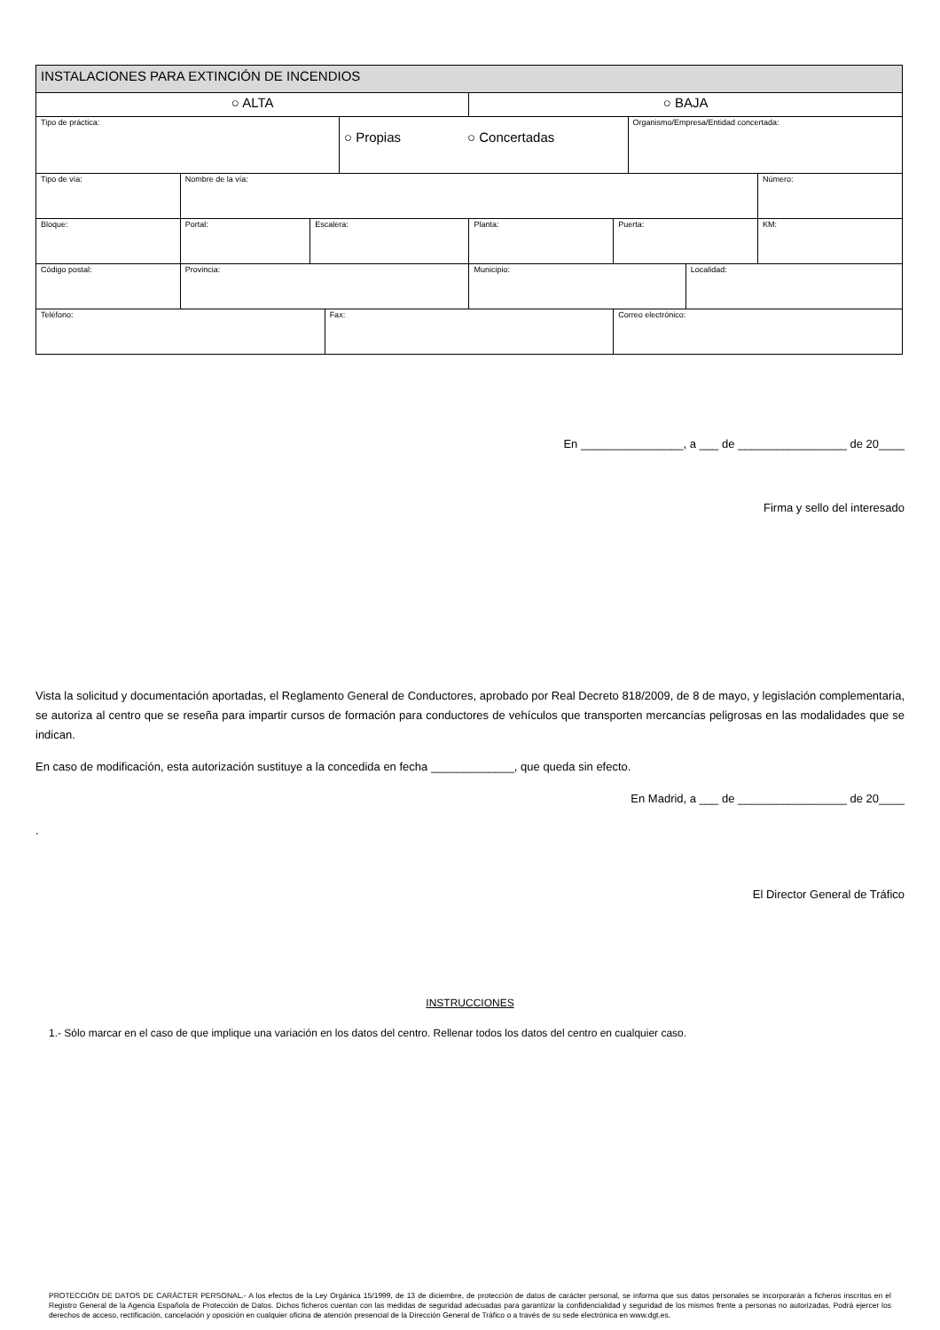| INSTALACIONES PARA EXTINCIÓN DE INCENDIOS | | | | | | | | | |
| ○ ALTA | | | | | ○ BAJA | | | | |
| Tipo de práctica: | | | | ○ Propias ○ Concertadas | | | Organismo/Empresa/Entidad concertada: | | |
| Tipo de vía: | Nombre de la vía: | | | | | | | | Número: |
| Bloque: | Portal: | Escalera: | | | Planta: | Puerta: | | | KM: |
| Código postal: | Provincia: | | | | Municipio: | | | Localidad: | |
| Teléfono: | | | Fax: | | | Correo electrónico: | | | |
En ________________, a ___ de _________________ de 20____
Firma y sello del interesado
Vista la solicitud y documentación aportadas, el Reglamento General de Conductores, aprobado por Real Decreto 818/2009, de 8 de mayo, y legislación complementaria, se autoriza al centro que se reseña para impartir cursos de formación para conductores de vehículos que transporten mercancías peligrosas en las modalidades que se indican.
En caso de modificación, esta autorización sustituye a la concedida en fecha _____________, que queda sin efecto.
En Madrid, a ___ de _________________ de 20____
.
El Director General de Tráfico
INSTRUCCIONES
1.- Sólo marcar en el caso de que implique una variación en los datos del centro. Rellenar todos los datos del centro en cualquier caso.
PROTECCIÓN DE DATOS DE CARÁCTER PERSONAL.- A los efectos de la Ley Orgánica 15/1999, de 13 de diciembre, de protección de datos de carácter personal, se informa que sus datos personales se incorporarán a ficheros inscritos en el Registro General de la Agencia Española de Protección de Datos. Dichos ficheros cuentan con las medidas de seguridad adecuadas para garantizar la confidencialidad y seguridad de los mismos frente a personas no autorizadas. Podrá ejercer los derechos de acceso, rectificación, cancelación y oposición en cualquier oficina de atención presencial de la Dirección General de Tráfico o a través de su sede electrónica en www.dgt.es.